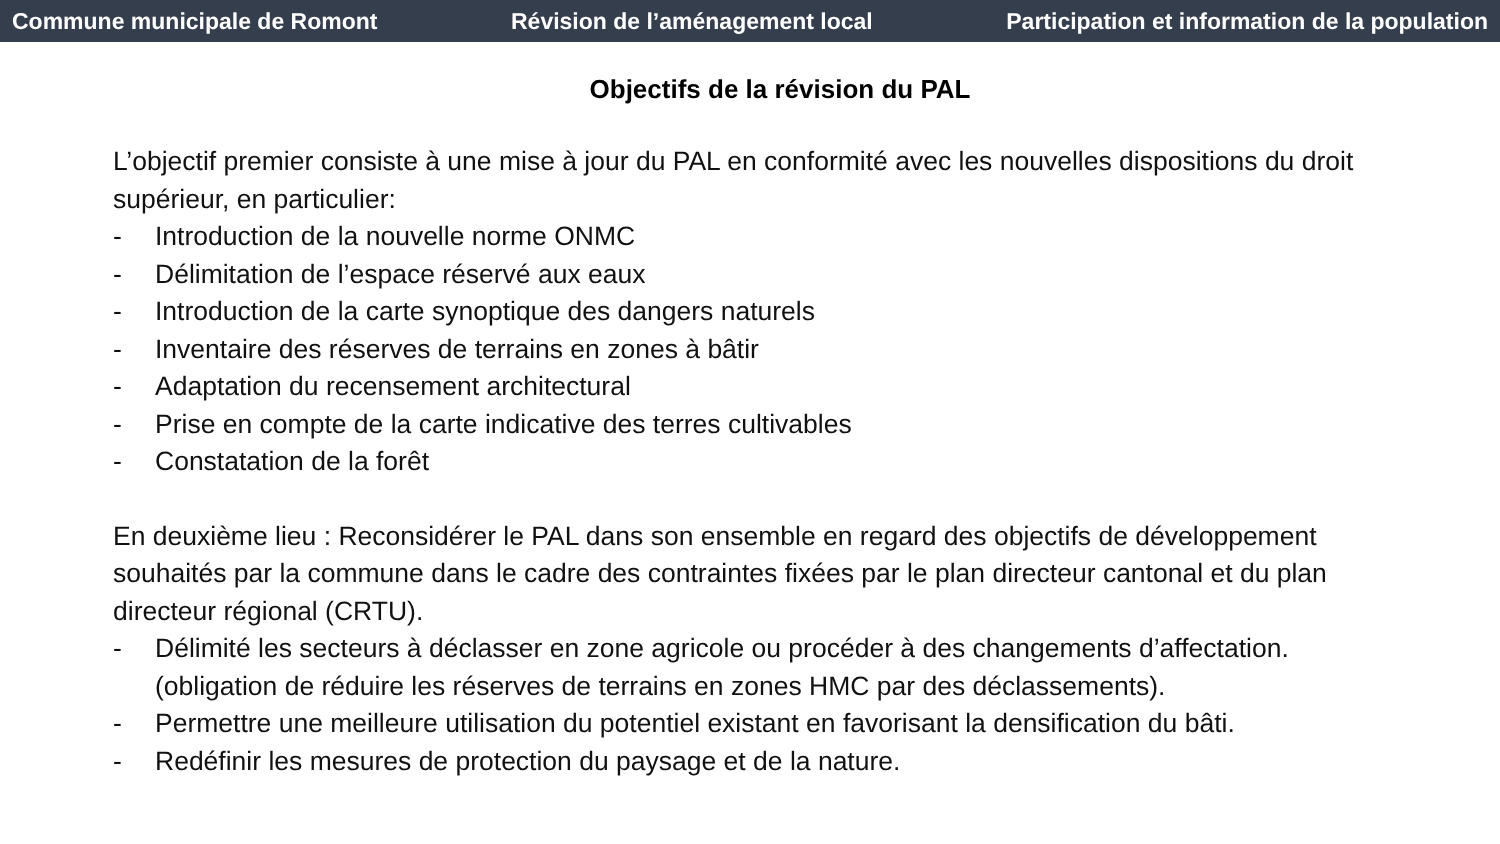Commune municipale de Romont Révision de l’aménagement local Participation et information de la population
Objectifs de la révision du PAL
L’objectif premier consiste à une mise à jour du PAL en conformité avec les nouvelles dispositions du droit supérieur, en particulier:
- Introduction de la nouvelle norme ONMC
- Délimitation de l’espace réservé aux eaux
- Introduction de la carte synoptique des dangers naturels
- Inventaire des réserves de terrains en zones à bâtir
- Adaptation du recensement architectural
- Prise en compte de la carte indicative des terres cultivables
- Constatation de la forêt
En deuxième lieu : Reconsidérer le PAL dans son ensemble en regard des objectifs de développement souhaités par la commune dans le cadre des contraintes fixées par le plan directeur cantonal et du plan directeur régional (CRTU).
- Délimité les secteurs à déclasser en zone agricole ou procéder à des changements d’affectation. (obligation de réduire les réserves de terrains en zones HMC par des déclassements).
- Permettre une meilleure utilisation du potentiel existant en favorisant la densification du bâti.
- Redéfinir les mesures de protection du paysage et de la nature.